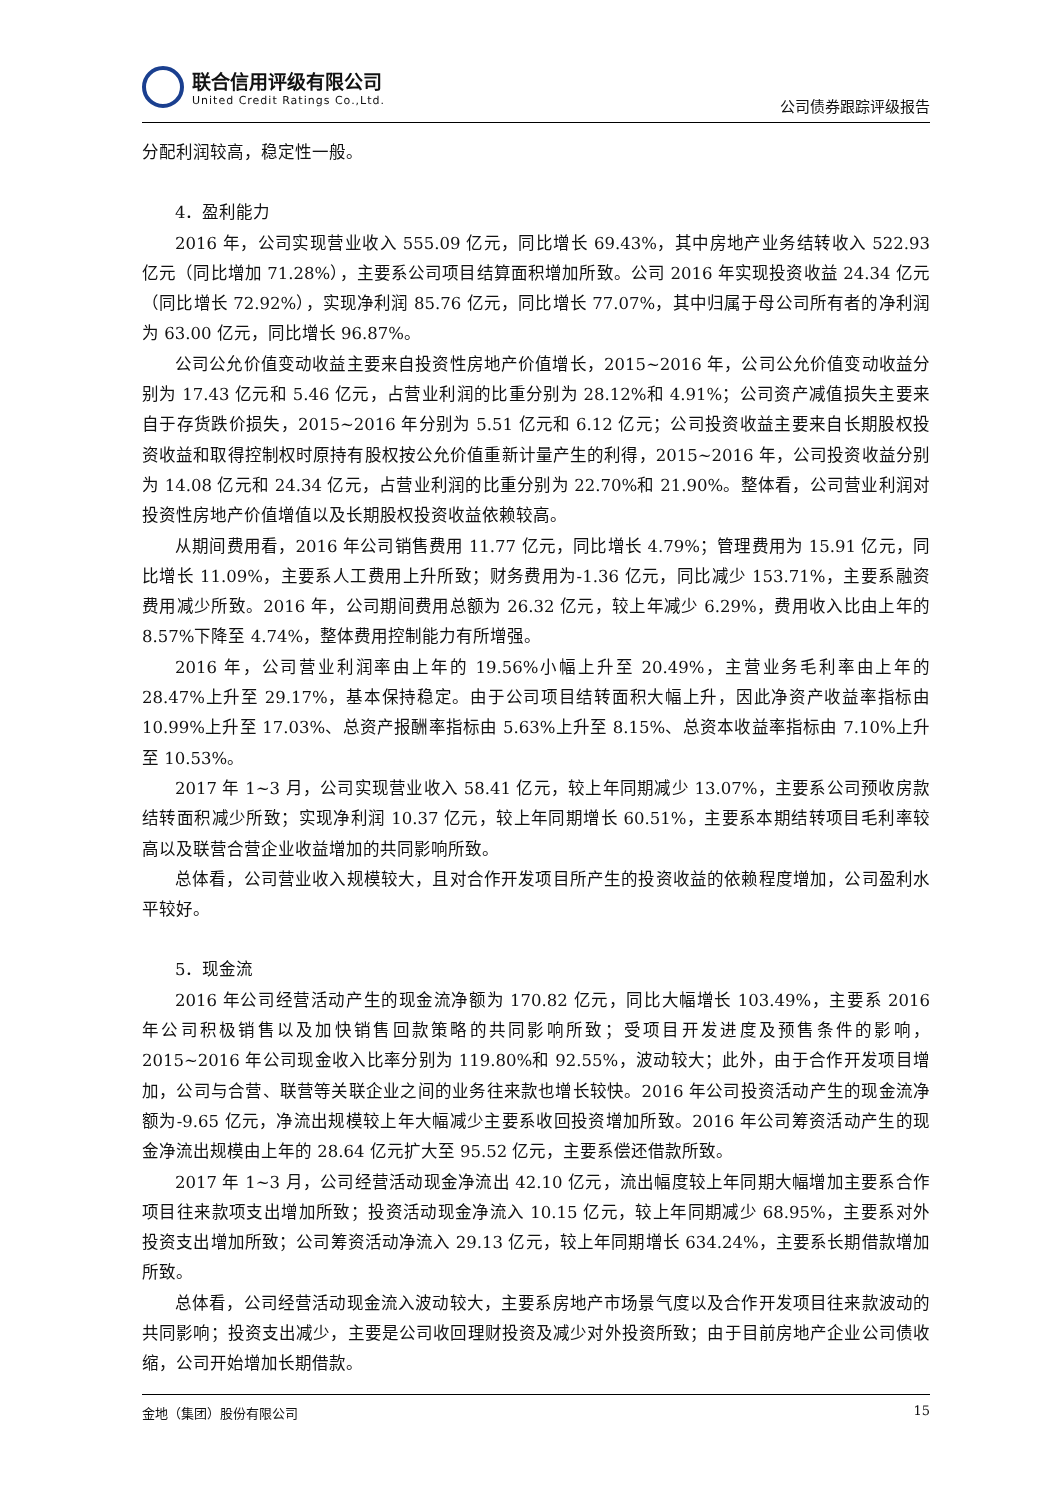联合信用评级有限公司
United Credit Ratings Co.,Ltd.
公司债券跟踪评级报告
分配利润较高，稳定性一般。
4．盈利能力
2016 年，公司实现营业收入 555.09 亿元，同比增长 69.43%，其中房地产业务结转收入 522.93 亿元（同比增加 71.28%），主要系公司项目结算面积增加所致。公司 2016 年实现投资收益 24.34 亿元（同比增长 72.92%），实现净利润 85.76 亿元，同比增长 77.07%，其中归属于母公司所有者的净利润为 63.00 亿元，同比增长 96.87%。
公司公允价值变动收益主要来自投资性房地产价值增长，2015~2016 年，公司公允价值变动收益分别为 17.43 亿元和 5.46 亿元，占营业利润的比重分别为 28.12%和 4.91%；公司资产减值损失主要来自于存货跌价损失，2015~2016 年分别为 5.51 亿元和 6.12 亿元；公司投资收益主要来自长期股权投资收益和取得控制权时原持有股权按公允价值重新计量产生的利得，2015~2016 年，公司投资收益分别为 14.08 亿元和 24.34 亿元，占营业利润的比重分别为 22.70%和 21.90%。整体看，公司营业利润对投资性房地产价值增值以及长期股权投资收益依赖较高。
从期间费用看，2016 年公司销售费用 11.77 亿元，同比增长 4.79%；管理费用为 15.91 亿元，同比增长 11.09%，主要系人工费用上升所致；财务费用为-1.36 亿元，同比减少 153.71%，主要系融资费用减少所致。2016 年，公司期间费用总额为 26.32 亿元，较上年减少 6.29%，费用收入比由上年的 8.57%下降至 4.74%，整体费用控制能力有所增强。
2016 年，公司营业利润率由上年的 19.56%小幅上升至 20.49%，主营业务毛利率由上年的 28.47%上升至 29.17%，基本保持稳定。由于公司项目结转面积大幅上升，因此净资产收益率指标由 10.99%上升至 17.03%、总资产报酬率指标由 5.63%上升至 8.15%、总资本收益率指标由 7.10%上升至 10.53%。
2017 年 1~3 月，公司实现营业收入 58.41 亿元，较上年同期减少 13.07%，主要系公司预收房款结转面积减少所致；实现净利润 10.37 亿元，较上年同期增长 60.51%，主要系本期结转项目毛利率较高以及联营合营企业收益增加的共同影响所致。
总体看，公司营业收入规模较大，且对合作开发项目所产生的投资收益的依赖程度增加，公司盈利水平较好。
5．现金流
2016 年公司经营活动产生的现金流净额为 170.82 亿元，同比大幅增长 103.49%，主要系 2016 年公司积极销售以及加快销售回款策略的共同影响所致；受项目开发进度及预售条件的影响，2015~2016 年公司现金收入比率分别为 119.80%和 92.55%，波动较大；此外，由于合作开发项目增加，公司与合营、联营等关联企业之间的业务往来款也增长较快。2016 年公司投资活动产生的现金流净额为-9.65 亿元，净流出规模较上年大幅减少主要系收回投资增加所致。2016 年公司筹资活动产生的现金净流出规模由上年的 28.64 亿元扩大至 95.52 亿元，主要系偿还借款所致。
2017 年 1~3 月，公司经营活动现金净流出 42.10 亿元，流出幅度较上年同期大幅增加主要系合作项目往来款项支出增加所致；投资活动现金净流入 10.15 亿元，较上年同期减少 68.95%，主要系对外投资支出增加所致；公司筹资活动净流入 29.13 亿元，较上年同期增长 634.24%，主要系长期借款增加所致。
总体看，公司经营活动现金流入波动较大，主要系房地产市场景气度以及合作开发项目往来款波动的共同影响；投资支出减少，主要是公司收回理财投资及减少对外投资所致；由于目前房地产企业公司债收缩，公司开始增加长期借款。
金地（集团）股份有限公司 15